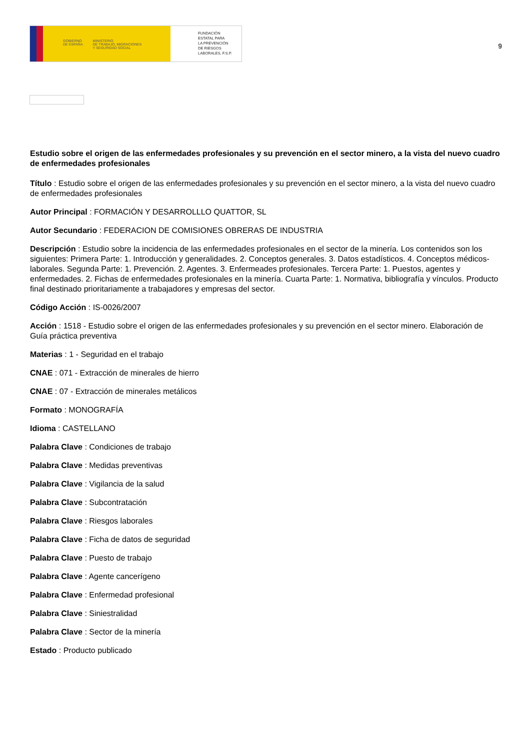GOBIERNO
DE ESPAÑA MINISTERIO
DE TRABAJO, MIGRACIONES
Y SEGURIDAD SOCIAL
FUNDACIÓN
ESTATAL PARA
LA PREVENCIÓN
DE RIESGOS
LABORALES, F.S.P.
9
Estudio sobre el origen de las enfermedades profesionales y su prevención en el sector minero, a la vista del nuevo cuadro de enfermedades profesionales
Título : Estudio sobre el origen de las enfermedades profesionales y su prevención en el sector minero, a la vista del nuevo cuadro de enfermedades profesionales
Autor Principal : FORMACIÓN Y DESARROLLLO QUATTOR, SL
Autor Secundario : FEDERACION DE COMISIONES OBRERAS DE INDUSTRIA
Descripción : Estudio sobre la incidencia de las enfermedades profesionales en el sector de la minería. Los contenidos son los siguientes: Primera Parte: 1. Introducción y generalidades. 2. Conceptos generales. 3. Datos estadísticos. 4. Conceptos médicos-laborales. Segunda Parte: 1. Prevención. 2. Agentes. 3. Enfermeades profesionales. Tercera Parte: 1. Puestos, agentes y enfermedades. 2. Fichas de enfermedades profesionales en la minería. Cuarta Parte: 1. Normativa, bibliografía y vínculos. Producto final destinado prioritariamente a trabajadores y empresas del sector.
Código Acción : IS-0026/2007
Acción : 1518 - Estudio sobre el origen de las enfermedades profesionales y su prevención en el sector minero. Elaboración de Guía práctica preventiva
Materias : 1 - Seguridad en el trabajo
CNAE : 071 - Extracción de minerales de hierro
CNAE : 07 - Extracción de minerales metálicos
Formato : MONOGRAFÍA
Idioma : CASTELLANO
Palabra Clave : Condiciones de trabajo
Palabra Clave : Medidas preventivas
Palabra Clave : Vigilancia de la salud
Palabra Clave : Subcontratación
Palabra Clave : Riesgos laborales
Palabra Clave : Ficha de datos de seguridad
Palabra Clave : Puesto de trabajo
Palabra Clave : Agente cancerígeno
Palabra Clave : Enfermedad profesional
Palabra Clave : Siniestralidad
Palabra Clave : Sector de la minería
Estado : Producto publicado